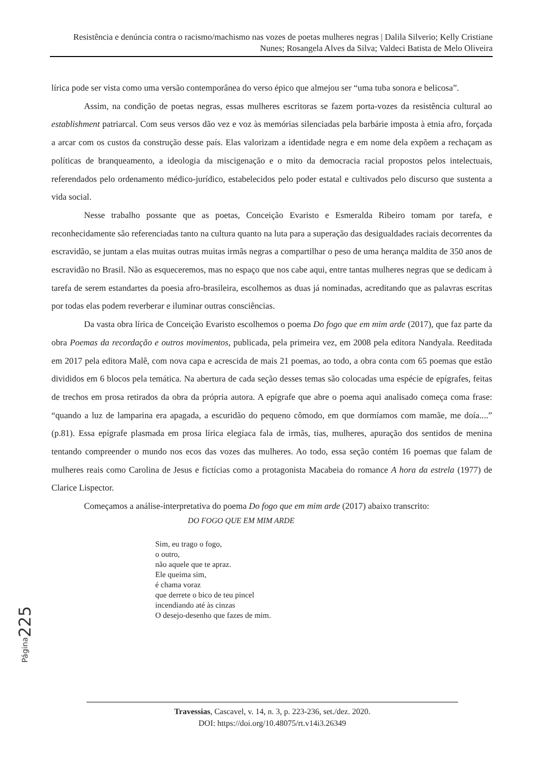Resistência e denúncia contra o racismo/machismo nas vozes de poetas mulheres negras | Dalila Silverio; Kelly Cristiane Nunes; Rosangela Alves da Silva; Valdeci Batista de Melo Oliveira
lírica pode ser vista como uma versão contemporânea do verso épico que almejou ser “uma tuba sonora e belicosa”.
Assim, na condição de poetas negras, essas mulheres escritoras se fazem porta-vozes da resistência cultural ao establishment patriarcal. Com seus versos dão vez e voz às memórias silenciadas pela barbárie imposta à etnia afro, forçada a arcar com os custos da construção desse país. Elas valorizam a identidade negra e em nome dela expõem a rechaçam as políticas de branqueamento, a ideologia da miscigenação e o mito da democracia racial propostos pelos intelectuais, referendados pelo ordenamento médico-jurídico, estabelecidos pelo poder estatal e cultivados pelo discurso que sustenta a vida social.
Nesse trabalho possante que as poetas, Conceição Evaristo e Esmeralda Ribeiro tomam por tarefa, e reconhecidamente são referenciadas tanto na cultura quanto na luta para a superação das desigualdades raciais decorrentes da escravidão, se juntam a elas muitas outras muitas irmãs negras a compartilhar o peso de uma herança maldita de 350 anos de escravidão no Brasil. Não as esqueceremos, mas no espaço que nos cabe aqui, entre tantas mulheres negras que se dedicam à tarefa de serem estandartes da poesia afro-brasileira, escolhemos as duas já nominadas, acreditando que as palavras escritas por todas elas podem reverberar e iluminar outras consciências.
Da vasta obra lírica de Conceição Evaristo escolhemos o poema Do fogo que em mim arde (2017), que faz parte da obra Poemas da recordação e outros movimentos, publicada, pela primeira vez, em 2008 pela editora Nandyala. Reeditada em 2017 pela editora Malê, com nova capa e acrescida de mais 21 poemas, ao todo, a obra conta com 65 poemas que estão divididos em 6 blocos pela temática. Na abertura de cada seção desses temas são colocadas uma espécie de epígrafes, feitas de trechos em prosa retirados da obra da própria autora. A epígrafe que abre o poema aqui analisado começa coma frase: “quando a luz de lamparina era apagada, a escuridão do pequeno cômodo, em que dormíamos com mamãe, me doía....” (p.81). Essa epígrafe plasmada em prosa lírica elegíaca fala de irmãs, tias, mulheres, apuração dos sentidos de menina tentando compreender o mundo nos ecos das vozes das mulheres. Ao todo, essa seção contém 16 poemas que falam de mulheres reais como Carolina de Jesus e fictícias como a protagonista Macabeia do romance A hora da estrela (1977) de Clarice Lispector.
Começamos a análise-interpretativa do poema Do fogo que em mim arde (2017) abaixo transcrito:
DO FOGO QUE EM MIM ARDE
Sim, eu trago o fogo,
o outro,
não aquele que te apraz.
Ele queima sim,
é chama voraz
que derrete o bico de teu pincel
incendiando até às cinzas
O desejo-desenho que fazes de mim.
Página 225
Travessias, Cascavel, v. 14, n. 3, p. 223-236, set./dez. 2020.
DOI: https://doi.org/10.48075/rt.v14i3.26349